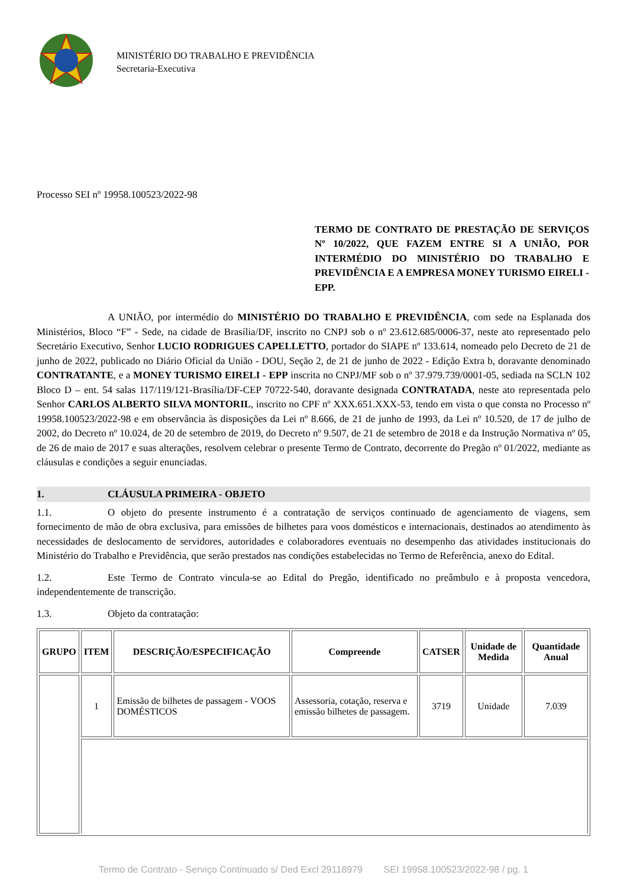MINISTÉRIO DO TRABALHO E PREVIDÊNCIA
Secretaria-Executiva
Processo SEI nº 19958.100523/2022-98
TERMO DE CONTRATO DE PRESTAÇÃO DE SERVIÇOS Nº 10/2022, QUE FAZEM ENTRE SI A UNIÃO, POR INTERMÉDIO DO MINISTÉRIO DO TRABALHO E PREVIDÊNCIA E A EMPRESA MONEY TURISMO EIRELI - EPP.
A UNIÃO, por intermédio do MINISTÉRIO DO TRABALHO E PREVIDÊNCIA, com sede na Esplanada dos Ministérios, Bloco “F” - Sede, na cidade de Brasília/DF, inscrito no CNPJ sob o nº 23.612.685/0006-37, neste ato representado pelo Secretário Executivo, Senhor LUCIO RODRIGUES CAPELLETTO, portador do SIAPE nº 133.614, nomeado pelo Decreto de 21 de junho de 2022, publicado no Diário Oficial da União - DOU, Seção 2, de 21 de junho de 2022 - Edição Extra b, doravante denominado CONTRATANTE, e a MONEY TURISMO EIRELI - EPP inscrita no CNPJ/MF sob o nº 37.979.739/0001-05, sediada na SCLN 102 Bloco D – ent. 54 salas 117/119/121-Brasília/DF-CEP 70722-540, doravante designada CONTRATADA, neste ato representada pelo Senhor CARLOS ALBERTO SILVA MONTORIL, inscrito no CPF nº XXX.651.XXX-53, tendo em vista o que consta no Processo nº 19958.100523/2022-98 e em observância às disposições da Lei nº 8.666, de 21 de junho de 1993, da Lei nº 10.520, de 17 de julho de 2002, do Decreto nº 10.024, de 20 de setembro de 2019, do Decreto nº 9.507, de 21 de setembro de 2018 e da Instrução Normativa nº 05, de 26 de maio de 2017 e suas alterações, resolvem celebrar o presente Termo de Contrato, decorrente do Pregão nº 01/2022, mediante as cláusulas e condições a seguir enunciadas.
1. CLÁUSULA PRIMEIRA - OBJETO
1.1. O objeto do presente instrumento é a contratação de serviços continuado de agenciamento de viagens, sem fornecimento de mão de obra exclusiva, para emissões de bilhetes para voos domésticos e internacionais, destinados ao atendimento às necessidades de deslocamento de servidores, autoridades e colaboradores eventuais no desempenho das atividades institucionais do Ministério do Trabalho e Previdência, que serão prestados nas condições estabelecidas no Termo de Referência, anexo do Edital.
1.2. Este Termo de Contrato vincula-se ao Edital do Pregão, identificado no preâmbulo e à proposta vencedora, independentemente de transcrição.
1.3. Objeto da contratação:
| GRUPO | ITEM | DESCRIÇÃO/ESPECIFICAÇÃO | Compreende | CATSER | Unidade de Medida | Quantidade Anual |
| --- | --- | --- | --- | --- | --- | --- |
| | 1 | Emissão de bilhetes de passagem - VOOS DOMÉSTICOS | Assessoria, cotação, reserva e emissão bilhetes de passagem. | 3719 | Unidade | 7.039 |
Termo de Contrato - Serviço Continuado s/ Ded Excl 29118979 SEI 19958.100523/2022-98 / pg. 1